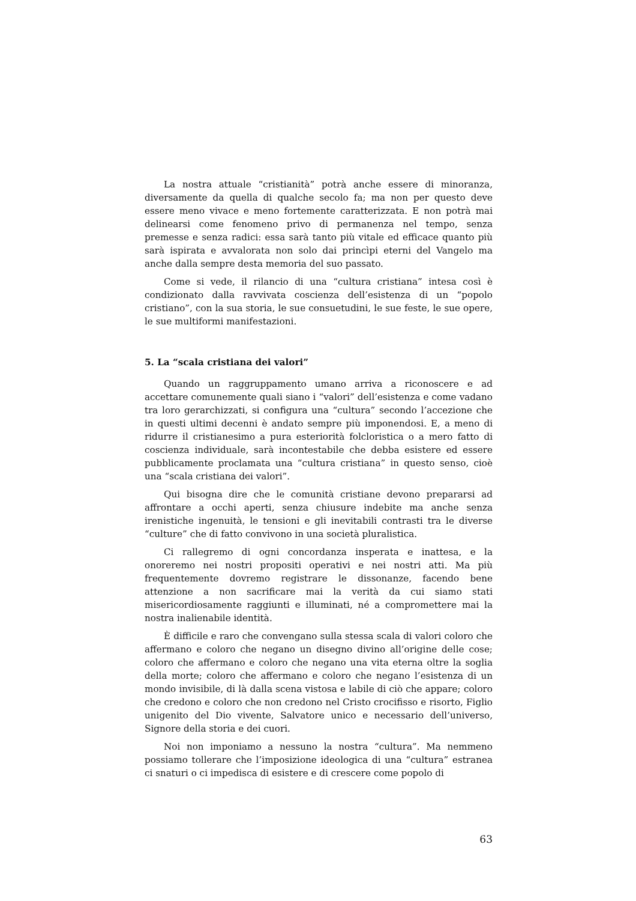La nostra attuale “cristianità” potrà anche essere di minoranza, diversamente da quella di qualche secolo fa; ma non per questo deve essere meno vivace e meno fortemente caratterizzata. E non potrà mai delinearsi come fenomeno privo di permanenza nel tempo, senza premesse e senza radici: essa sarà tanto più vitale ed efficace quanto più sarà ispirata e avvalorata non solo dai princìpi eterni del Vangelo ma anche dalla sempre desta memoria del suo passato.
Come si vede, il rilancio di una “cultura cristiana” intesa così è condizionato dalla ravvivata coscienza dell’esistenza di un “popolo cristiano”, con la sua storia, le sue consuetudini, le sue feste, le sue opere, le sue multiformi manifestazioni.
5. La “scala cristiana dei valori”
Quando un raggruppamento umano arriva a riconoscere e ad accettare comunemente quali siano i “valori” dell’esistenza e come vadano tra loro gerarchizzati, si configura una “cultura” secondo l’accezione che in questi ultimi decenni è andato sempre più imponendosi. E, a meno di ridurre il cristianesimo a pura esteriorità folcloristica o a mero fatto di coscienza individuale, sarà incontestabile che debba esistere ed essere pubblicamente proclamata una “cultura cristiana” in questo senso, cioè una “scala cristiana dei valori”.
Qui bisogna dire che le comunità cristiane devono prepararsi ad affrontare a occhi aperti, senza chiusure indebite ma anche senza irenistiche ingenuità, le tensioni e gli inevitabili contrasti tra le diverse “culture” che di fatto convivono in una società pluralistica.
Ci rallegremo di ogni concordanza insperata e inattesa, e la onoreremo nei nostri propositi operativi e nei nostri atti. Ma più frequentemente dovremo registrare le dissonanze, facendo bene attenzione a non sacrificare mai la verità da cui siamo stati misericordiosamente raggiunti e illuminati, né a compromettere mai la nostra inalienabile identità.
È difficile e raro che convengano sulla stessa scala di valori coloro che affermano e coloro che negano un disegno divino all’origine delle cose; coloro che affermano e coloro che negano una vita eterna oltre la soglia della morte; coloro che affermano e coloro che negano l’esistenza di un mondo invisibile, di là dalla scena vistosa e labile di ciò che appare; coloro che credono e coloro che non credono nel Cristo crocifisso e risorto, Figlio unigenito del Dio vivente, Salvatore unico e necessario dell’universo, Signore della storia e dei cuori.
Noi non imponiamo a nessuno la nostra “cultura”. Ma nemmeno possiamo tollerare che l’imposizione ideologica di una “cultura” estranea ci snaturi o ci impedisca di esistere e di crescere come popolo di
63